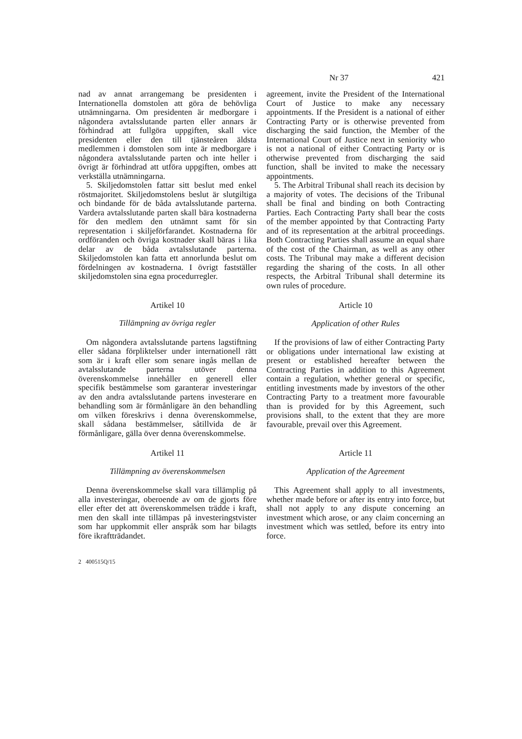Nr 37 421
nad av annat arrangemang be presidenten i Internationella domstolen att göra de behövliga utnämningarna. Om presidenten är medborgare i någondera avtalsslutande parten eller annars är förhindrad att fullgöra uppgiften, skall vice presidenten eller den till tjänsteåren äldsta medlemmen i domstolen som inte är medborgare i någondera avtalsslutande parten och inte heller i övrigt är förhindrad att utföra uppgiften, ombes att verkställa utnämningarna.
5. Skiljedomstolen fattar sitt beslut med enkel röstmajoritet. Skiljedomstolens beslut är slutgiltiga och bindande för de båda avtalsslutande parterna. Vardera avtalsslutande parten skall bära kostnaderna för den medlem den utnämnt samt för sin representation i skiljeförfarandet. Kostnaderna för ordföranden och övriga kostnader skall bäras i lika delar av de båda avtalsslutande parterna. Skiljedomstolen kan fatta ett annorlunda beslut om fördelningen av kostnaderna. I övrigt fastställer skiljedomstolen sina egna procedurregler.
Artikel 10
Tillämpning av övriga regler
Om någondera avtalsslutande partens lagstiftning eller sådana förpliktelser under internationell rätt som är i kraft eller som senare ingås mellan de avtalsslutande parterna utöver denna överenskommelse innehåller en generell eller specifik bestämmelse som garanterar investeringar av den andra avtalsslutande partens investerare en behandling som är förmånligare än den behandling om vilken föreskrivs i denna överenskommelse, skall sådana bestämmelser, såtillvida de är förmånligare, gälla över denna överenskommelse.
Artikel 11
Tillämpning av överenskommelsen
Denna överenskommelse skall vara tillämplig på alla investeringar, oberoende av om de gjorts före eller efter det att överenskommelsen trädde i kraft, men den skall inte tillämpas på investeringstvister som har uppkommit eller anspråk som har bilagts före ikraftträdandet.
agreement, invite the President of the International Court of Justice to make any necessary appointments. If the President is a national of either Contracting Party or is otherwise prevented from discharging the said function, the Member of the International Court of Justice next in seniority who is not a national of either Contracting Party or is otherwise prevented from discharging the said function, shall be invited to make the necessary appointments.
5. The Arbitral Tribunal shall reach its decision by a majority of votes. The decisions of the Tribunal shall be final and binding on both Contracting Parties. Each Contracting Party shall bear the costs of the member appointed by that Contracting Party and of its representation at the arbitral proceedings. Both Contracting Parties shall assume an equal share of the cost of the Chairman, as well as any other costs. The Tribunal may make a different decision regarding the sharing of the costs. In all other respects, the Arbitral Tribunal shall determine its own rules of procedure.
Article 10
Application of other Rules
If the provisions of law of either Contracting Party or obligations under international law existing at present or established hereafter between the Contracting Parties in addition to this Agreement contain a regulation, whether general or specific, entitling investments made by investors of the other Contracting Party to a treatment more favourable than is provided for by this Agreement, such provisions shall, to the extent that they are more favourable, prevail over this Agreement.
Article 11
Application of the Agreement
This Agreement shall apply to all investments, whether made before or after its entry into force, but shall not apply to any dispute concerning an investment which arose, or any claim concerning an investment which was settled, before its entry into force.
2 400515Q/15